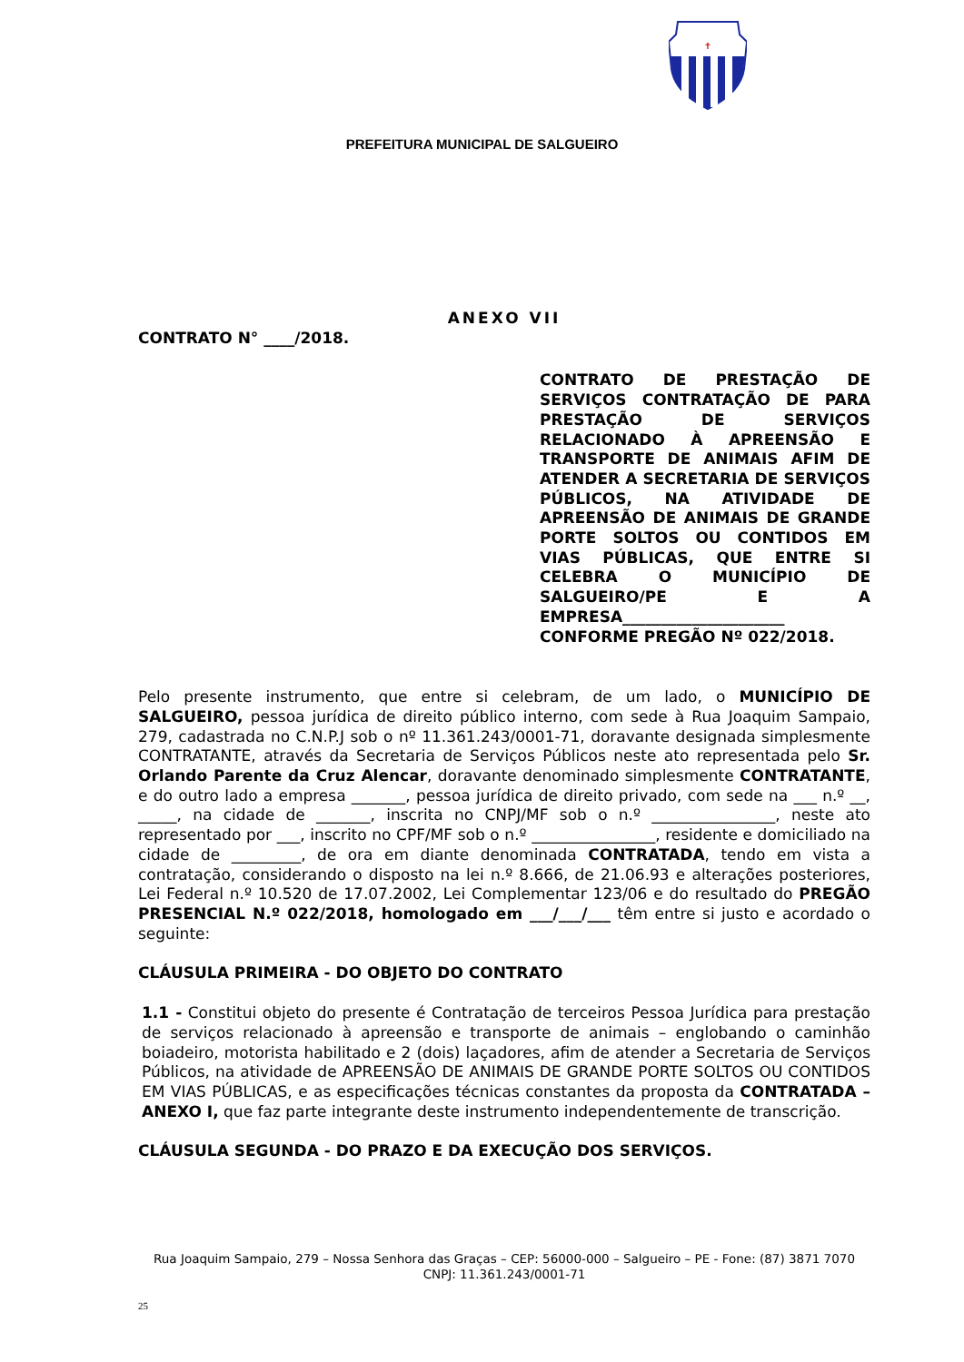✝
PREFEITURA MUNICIPAL DE SALGUEIRO
ANEXO VII
CONTRATO N° ____/2018.
CONTRATO DE PRESTAÇÃO DE SERVIÇOS CONTRATAÇÃO DE PARA PRESTAÇÃO DE SERVIÇOS RELACIONADO À APREENSÃO E TRANSPORTE DE ANIMAIS AFIM DE ATENDER A SECRETARIA DE SERVIÇOS PÚBLICOS, NA ATIVIDADE DE APREENSÃO DE ANIMAIS DE GRANDE PORTE SOLTOS OU CONTIDOS EM VIAS PÚBLICAS, QUE ENTRE SI CELEBRA O MUNICÍPIO DE SALGUEIRO/PE E A EMPRESA_____________________ CONFORME PREGÃO Nº 022/2018.
Pelo presente instrumento, que entre si celebram, de um lado, o MUNICÍPIO DE SALGUEIRO, pessoa jurídica de direito público interno, com sede à Rua Joaquim Sampaio, 279, cadastrada no C.N.P.J sob o nº 11.361.243/0001-71, doravante designada simplesmente CONTRATANTE, através da Secretaria de Serviços Públicos neste ato representada pelo Sr. Orlando Parente da Cruz Alencar, doravante denominado simplesmente CONTRATANTE, e do outro lado a empresa _______, pessoa jurídica de direito privado, com sede na ___ n.º __, _____, na cidade de _______, inscrita no CNPJ/MF sob o n.º ________________, neste ato representado por ___, inscrito no CPF/MF sob o n.º ________________, residente e domiciliado na cidade de _________, de ora em diante denominada CONTRATADA, tendo em vista a contratação, considerando o disposto na lei n.º 8.666, de 21.06.93 e alterações posteriores, Lei Federal n.º 10.520 de 17.07.2002, Lei Complementar 123/06 e do resultado do PREGÃO PRESENCIAL N.º 022/2018, homologado em ___/___/___ têm entre si justo e acordado o seguinte:
CLÁUSULA PRIMEIRA - DO OBJETO DO CONTRATO
1.1 - Constitui objeto do presente é Contratação de terceiros Pessoa Jurídica para prestação de serviços relacionado à apreensão e transporte de animais – englobando o caminhão boiadeiro, motorista habilitado e 2 (dois) laçadores, afim de atender a Secretaria de Serviços Públicos, na atividade de APREENSÃO DE ANIMAIS DE GRANDE PORTE SOLTOS OU CONTIDOS EM VIAS PÚBLICAS, e as especificações técnicas constantes da proposta da CONTRATADA – ANEXO I, que faz parte integrante deste instrumento independentemente de transcrição.
CLÁUSULA SEGUNDA - DO PRAZO E DA EXECUÇÃO DOS SERVIÇOS.
Rua Joaquim Sampaio, 279 – Nossa Senhora das Graças – CEP: 56000-000 – Salgueiro – PE - Fone: (87) 3871 7070
CNPJ: 11.361.243/0001-71
25